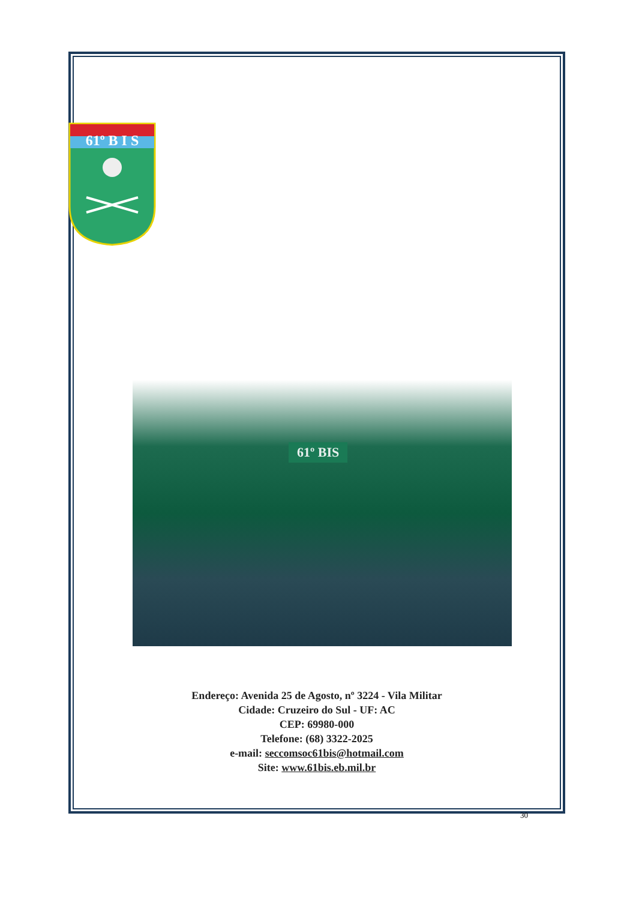61º B I S
61º BIS
Endereço: Avenida 25 de Agosto, nº 3224 - Vila Militar
Cidade: Cruzeiro do Sul - UF: AC
CEP: 69980-000
Telefone: (68) 3322-2025
e-mail: seccomsoc61bis@hotmail.com
Site: www.61bis.eb.mil.br
30